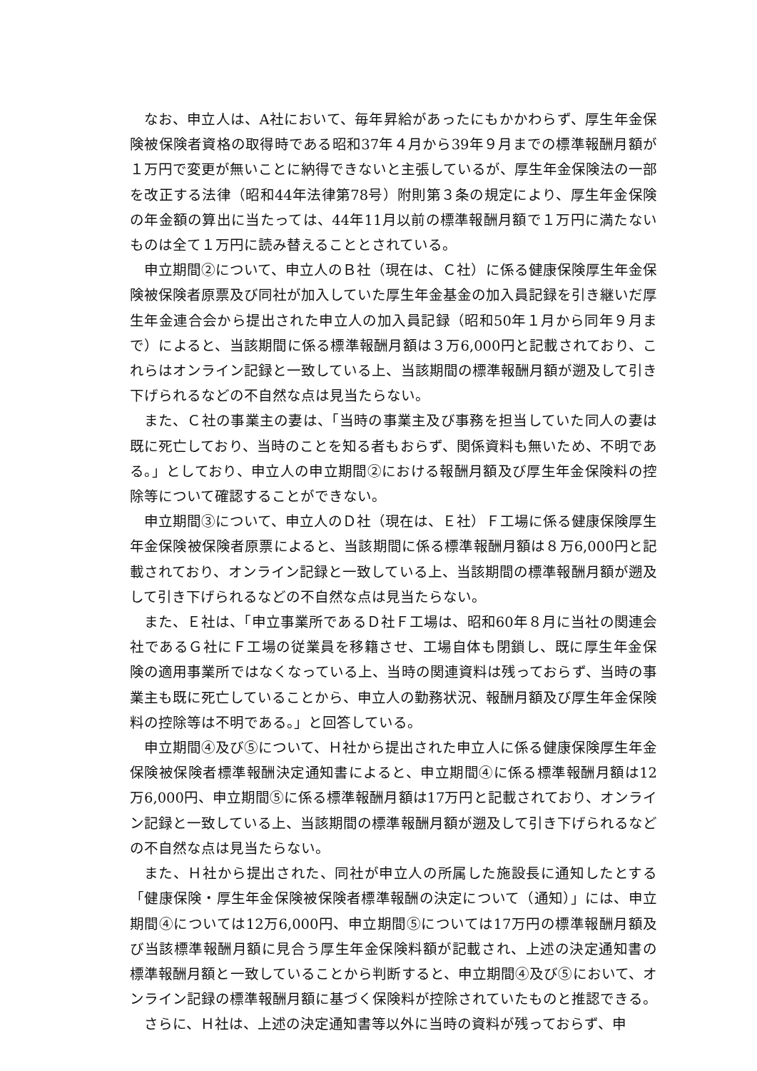なお、申立人は、A社において、毎年昇給があったにもかかわらず、厚生年金保険被保険者資格の取得時である昭和37年４月から39年９月までの標準報酬月額が１万円で変更が無いことに納得できないと主張しているが、厚生年金保険法の一部を改正する法律（昭和44年法律第78号）附則第３条の規定により、厚生年金保険の年金額の算出に当たっては、44年11月以前の標準報酬月額で１万円に満たないものは全て１万円に読み替えることとされている。
申立期間②について、申立人のＢ社（現在は、Ｃ社）に係る健康保険厚生年金保険被保険者原票及び同社が加入していた厚生年金基金の加入員記録を引き継いだ厚生年金連合会から提出された申立人の加入員記録（昭和50年１月から同年９月まで）によると、当該期間に係る標準報酬月額は３万6,000円と記載されており、これらはオンライン記録と一致している上、当該期間の標準報酬月額が遡及して引き下げられるなどの不自然な点は見当たらない。
また、Ｃ社の事業主の妻は、「当時の事業主及び事務を担当していた同人の妻は既に死亡しており、当時のことを知る者もおらず、関係資料も無いため、不明である。」としており、申立人の申立期間②における報酬月額及び厚生年金保険料の控除等について確認することができない。
申立期間③について、申立人のＤ社（現在は、Ｅ社）Ｆ工場に係る健康保険厚生年金保険被保険者原票によると、当該期間に係る標準報酬月額は８万6,000円と記載されており、オンライン記録と一致している上、当該期間の標準報酬月額が遡及して引き下げられるなどの不自然な点は見当たらない。
また、Ｅ社は、「申立事業所であるＤ社Ｆ工場は、昭和60年８月に当社の関連会社であるＧ社にＦ工場の従業員を移籍させ、工場自体も閉鎖し、既に厚生年金保険の適用事業所ではなくなっている上、当時の関連資料は残っておらず、当時の事業主も既に死亡していることから、申立人の勤務状況、報酬月額及び厚生年金保険料の控除等は不明である。」と回答している。
申立期間④及び⑤について、Ｈ社から提出された申立人に係る健康保険厚生年金保険被保険者標準報酬決定通知書によると、申立期間④に係る標準報酬月額は12万6,000円、申立期間⑤に係る標準報酬月額は17万円と記載されており、オンライン記録と一致している上、当該期間の標準報酬月額が遡及して引き下げられるなどの不自然な点は見当たらない。
また、Ｈ社から提出された、同社が申立人の所属した施設長に通知したとする「健康保険・厚生年金保険被保険者標準報酬の決定について（通知）」には、申立期間④については12万6,000円、申立期間⑤については17万円の標準報酬月額及び当該標準報酬月額に見合う厚生年金保険料額が記載され、上述の決定通知書の標準報酬月額と一致していることから判断すると、申立期間④及び⑤において、オンライン記録の標準報酬月額に基づく保険料が控除されていたものと推認できる。
さらに、Ｈ社は、上述の決定通知書等以外に当時の資料が残っておらず、申